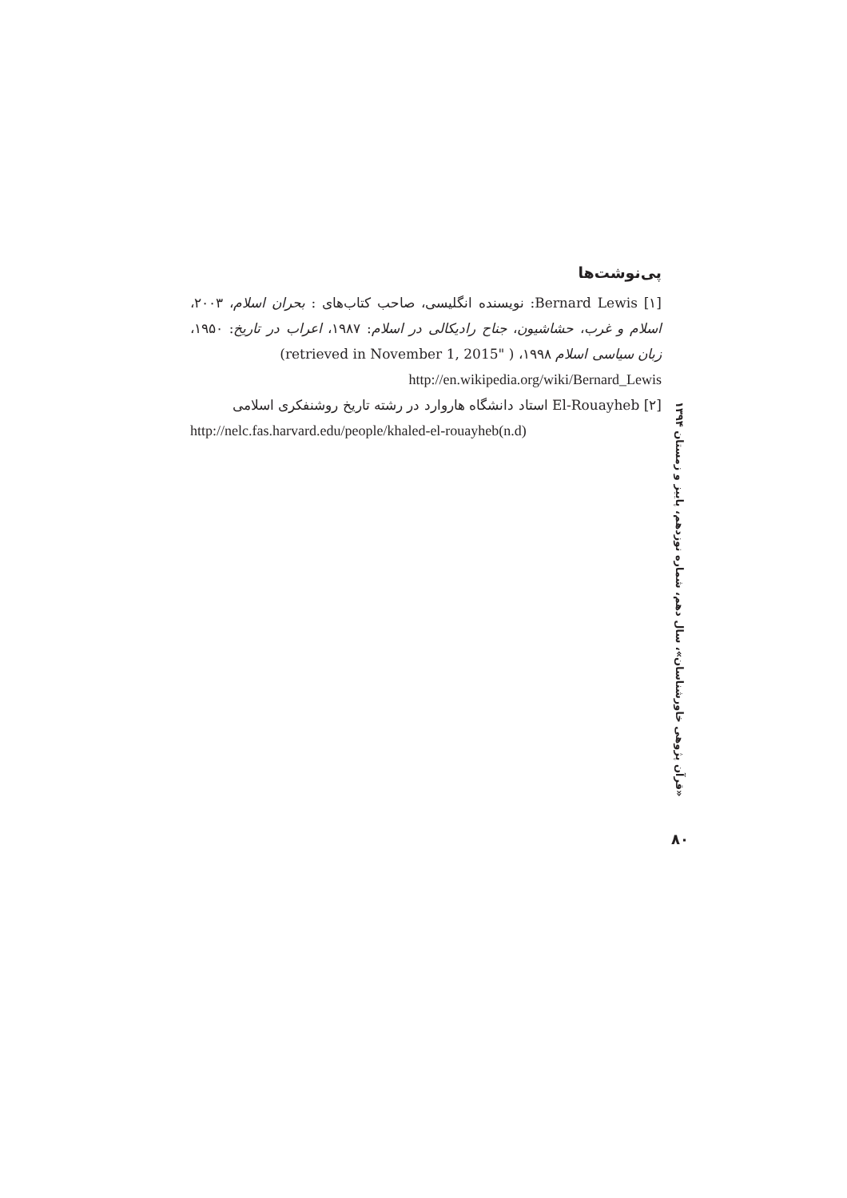پی‌نوشت‌ها
[۱] Bernard Lewis: نویسنده انگلیسی، صاحب کتاب‌های : بحران اسلام، ۲۰۰۳، اسلام و غرب، حشاشیون، جناح رادیکالی در اسلام: ۱۹۸۷، اعراب در تاریخ: ۱۹۵۰، زبان سیاسی اسلام ۱۹۹۸، ( "retrieved in November 1, 2015)
http://en.wikipedia.org/wiki/Bernard_Lewis
[۲] El-Rouayheb استاد دانشگاه هاروارد در رشته تاریخ روشنفکری اسلامی
http://nelc.fas.harvard.edu/people/khaled-el-rouayheb(n.d)
«قرآن پژوهی خاورشناسان»، سال دهم، شماره نوزدهم، پاییز و زمستان ۱۳۹۴
۸۰